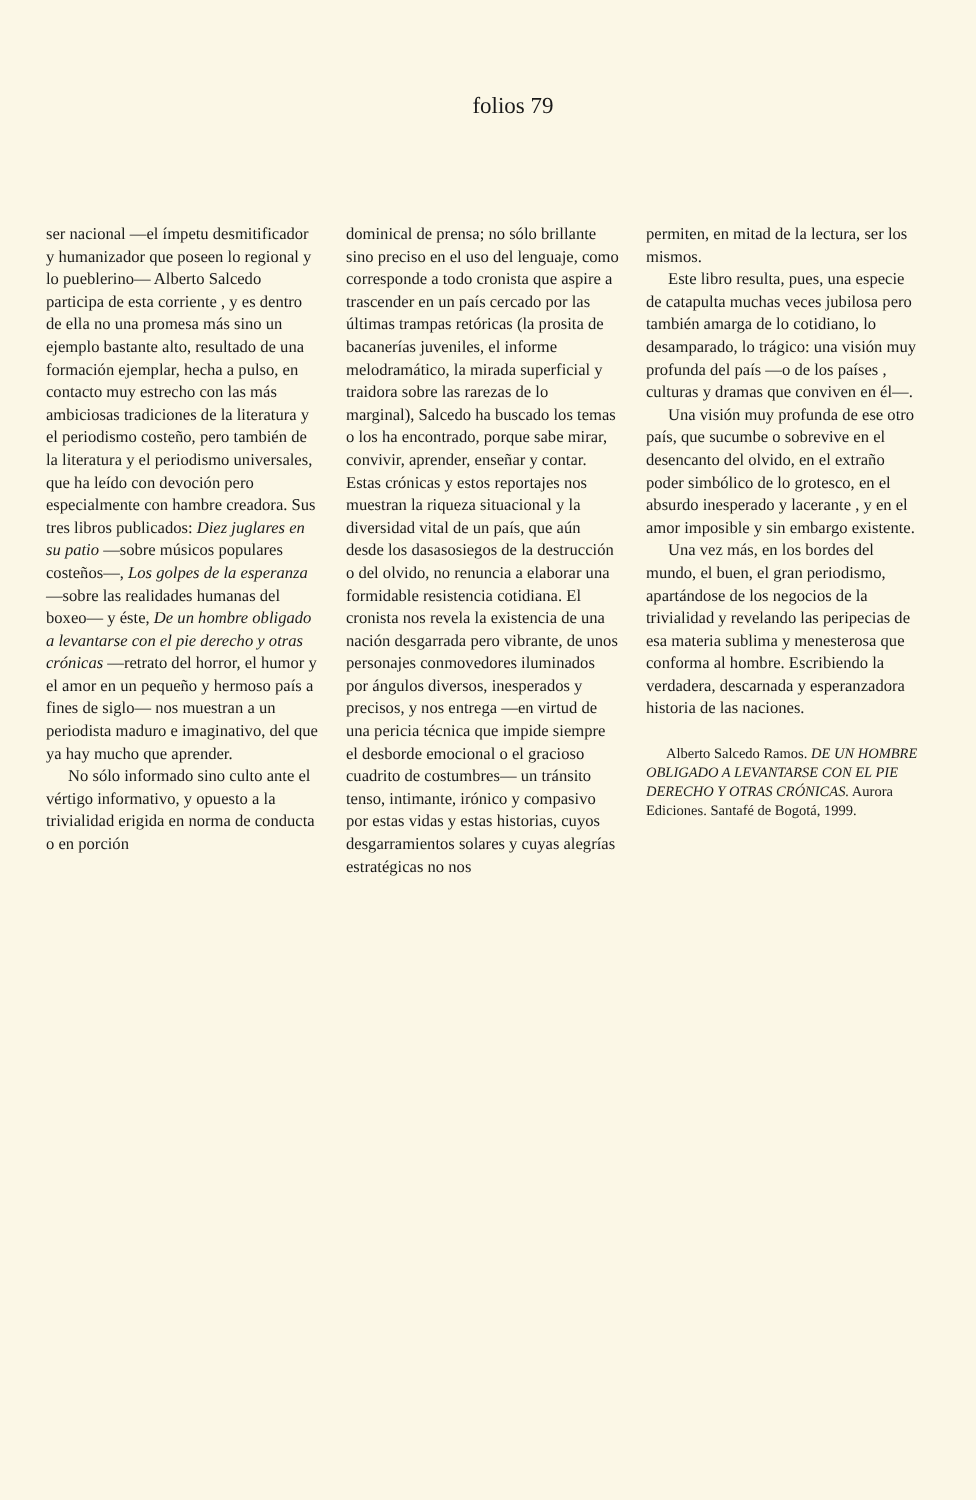folios 79
ser nacional —el ímpetu desmitificador y humanizador que poseen lo regional y lo pueblerino— Alberto Salcedo participa de esta corriente , y es dentro de ella no una promesa más sino un ejemplo bastante alto, resultado de una formación ejemplar, hecha a pulso, en contacto muy estrecho con las más ambiciosas tradiciones de la literatura y el periodismo costeño, pero también de la literatura y el periodismo universales, que ha leído con devoción pero especialmente con hambre creadora. Sus tres libros publicados: Diez juglares en su patio —sobre músicos populares costeños—, Los golpes de la esperanza —sobre las realidades humanas del boxeo— y éste, De un hombre obligado a levantarse con el pie derecho y otras crónicas —retrato del horror, el humor y el amor en un pequeño y hermoso país a fines de siglo— nos muestran a un periodista maduro e imaginativo, del que ya hay mucho que aprender.
No sólo informado sino culto ante el vértigo informativo, y opuesto a la trivialidad erigida en norma de conducta o en porción
dominical de prensa; no sólo brillante sino preciso en el uso del lenguaje, como corresponde a todo cronista que aspire a trascender en un país cercado por las últimas trampas retóricas (la prosita de bacanerías juveniles, el informe melodramático, la mirada superficial y traidora sobre las rarezas de lo marginal), Salcedo ha buscado los temas o los ha encontrado, porque sabe mirar, convivir, aprender, enseñar y contar. Estas crónicas y estos reportajes nos muestran la riqueza situacional y la diversidad vital de un país, que aún desde los dasasosiegos de la destrucción o del olvido, no renuncia a elaborar una formidable resistencia cotidiana. El cronista nos revela la existencia de una nación desgarrada pero vibrante, de unos personajes conmovedores iluminados por ángulos diversos, inesperados y precisos, y nos entrega —en virtud de una pericia técnica que impide siempre el desborde emocional o el gracioso cuadrito de costumbres— un tránsito tenso, intimante, irónico y compasivo por estas vidas y estas historias, cuyos desgarramientos solares y cuyas alegrías estratégicas no nos
permiten, en mitad de la lectura, ser los mismos.
Este libro resulta, pues, una especie de catapulta muchas veces jubilosa pero también amarga de lo cotidiano, lo desamparado, lo trágico: una visión muy profunda del país —o de los países , culturas y dramas que conviven en él—.
Una visión muy profunda de ese otro país, que sucumbe o sobrevive en el desencanto del olvido, en el extraño poder simbólico de lo grotesco, en el absurdo inesperado y lacerante , y en el amor imposible y sin embargo existente.
Una vez más, en los bordes del mundo, el buen, el gran periodismo, apartándose de los negocios de la trivialidad y revelando las peripecias de esa materia sublima y menesterosa que conforma al hombre. Escribiendo la verdadera, descarnada y esperanzadora historia de las naciones.
Alberto Salcedo Ramos. DE UN HOMBRE OBLIGADO A LEVANTARSE CON EL PIE DERECHO Y OTRAS CRÓNICAS. Aurora Ediciones. Santafé de Bogotá, 1999.